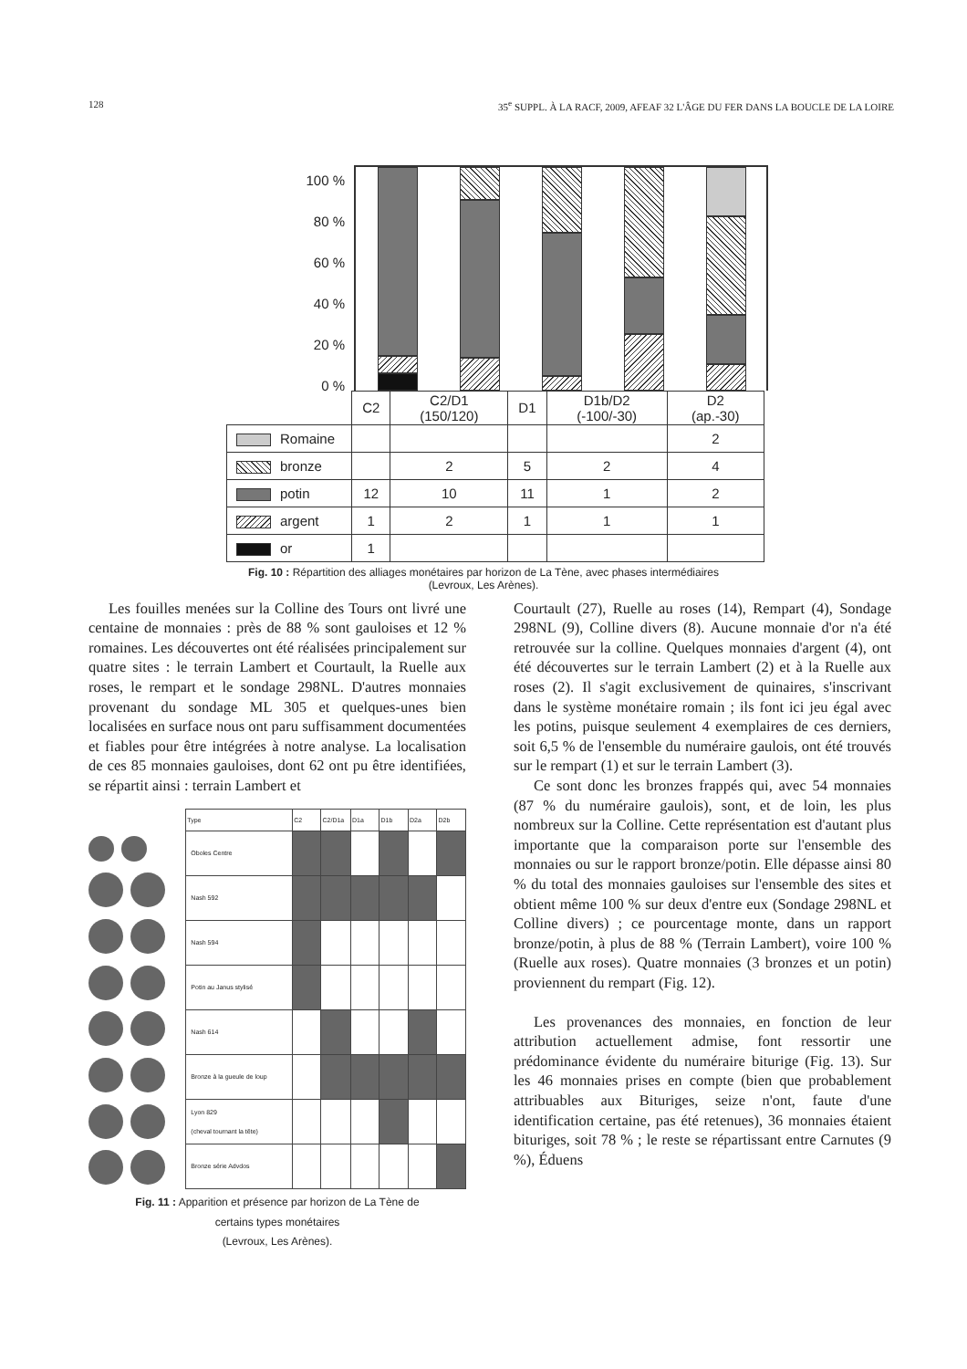128 35<sup>e</sup> SUPPL. À LA RACF, 2009, AFEAF 32 L'ÂGE DU FER DANS LA BOUCLE DE LA LOIRE
100 %
80 %
60 %
40 %
20 %
0 %
| | C2 | C2/D1 (150/120) | D1 | D1b/D2 (-100/-30) | D2 (ap.-30) |
| Romaine | | | | | 2 |
| bronze | | 2 | 5 | 2 | 4 |
| potin | 12 | 10 | 11 | 1 | 2 |
| argent | 1 | 2 | 1 | 1 | 1 |
| or | 1 | | | | |
Fig. 10 : Répartition des alliages monétaires par horizon de La Tène, avec phases intermédiaires
(Levroux, Les Arènes).
Les fouilles menées sur la Colline des Tours ont livré une centaine de monnaies : près de 88 % sont gauloises et 12 % romaines. Les découvertes ont été réalisées principalement sur quatre sites : le terrain Lambert et Courtault, la Ruelle aux roses, le rempart et le sondage 298NL. D'autres monnaies provenant du sondage ML 305 et quelques-unes bien localisées en surface nous ont paru suffisamment documentées et fiables pour être intégrées à notre analyse. La localisation de ces 85 monnaies gauloises, dont 62 ont pu être identifiées, se répartit ainsi : terrain Lambert et
| Type | C2 | C2/D1a | D1a | D1b | D2a | D2b |
| --- | --- | --- | --- | --- | --- | --- |
| Oboles Centre | | | | | | |
| Nash 592 | | | | | | |
| Nash 594 | | | | | | |
| Potin au Janus stylisé | | | | | | |
| Nash 614 | | | | | | |
| Bronze à la gueule de loup | | | | | | |
| Lyon 829 (cheval tournant la tête) | | | | | | |
| Bronze série Advdos | | | | | | |
Fig. 11 : Apparition et présence par horizon de La Tène de
certains types monétaires
(Levroux, Les Arènes).
Courtault (27), Ruelle au roses (14), Rempart (4), Sondage 298NL (9), Colline divers (8). Aucune monnaie d'or n'a été retrouvée sur la colline. Quelques monnaies d'argent (4), ont été découvertes sur le terrain Lambert (2) et à la Ruelle aux roses (2). Il s'agit exclusivement de quinaires, s'inscrivant dans le système monétaire romain ; ils font ici jeu égal avec les potins, puisque seulement 4 exemplaires de ces derniers, soit 6,5 % de l'ensemble du numéraire gaulois, ont été trouvés sur le rempart (1) et sur le terrain Lambert (3).
Ce sont donc les bronzes frappés qui, avec 54 monnaies (87 % du numéraire gaulois), sont, et de loin, les plus nombreux sur la Colline. Cette représentation est d'autant plus importante que la comparaison porte sur l'ensemble des monnaies ou sur le rapport bronze/potin. Elle dépasse ainsi 80 % du total des monnaies gauloises sur l'ensemble des sites et obtient même 100 % sur deux d'entre eux (Sondage 298NL et Colline divers) ; ce pourcentage monte, dans un rapport bronze/potin, à plus de 88 % (Terrain Lambert), voire 100 % (Ruelle aux roses). Quatre monnaies (3 bronzes et un potin) proviennent du rempart (Fig. 12).
Les provenances des monnaies, en fonction de leur attribution actuellement admise, font ressortir une prédominance évidente du numéraire biturige (Fig. 13). Sur les 46 monnaies prises en compte (bien que probablement attribuables aux Bituriges, seize n'ont, faute d'une identification certaine, pas été retenues), 36 monnaies étaient bituriges, soit 78 % ; le reste se répartissant entre Carnutes (9 %), Éduens